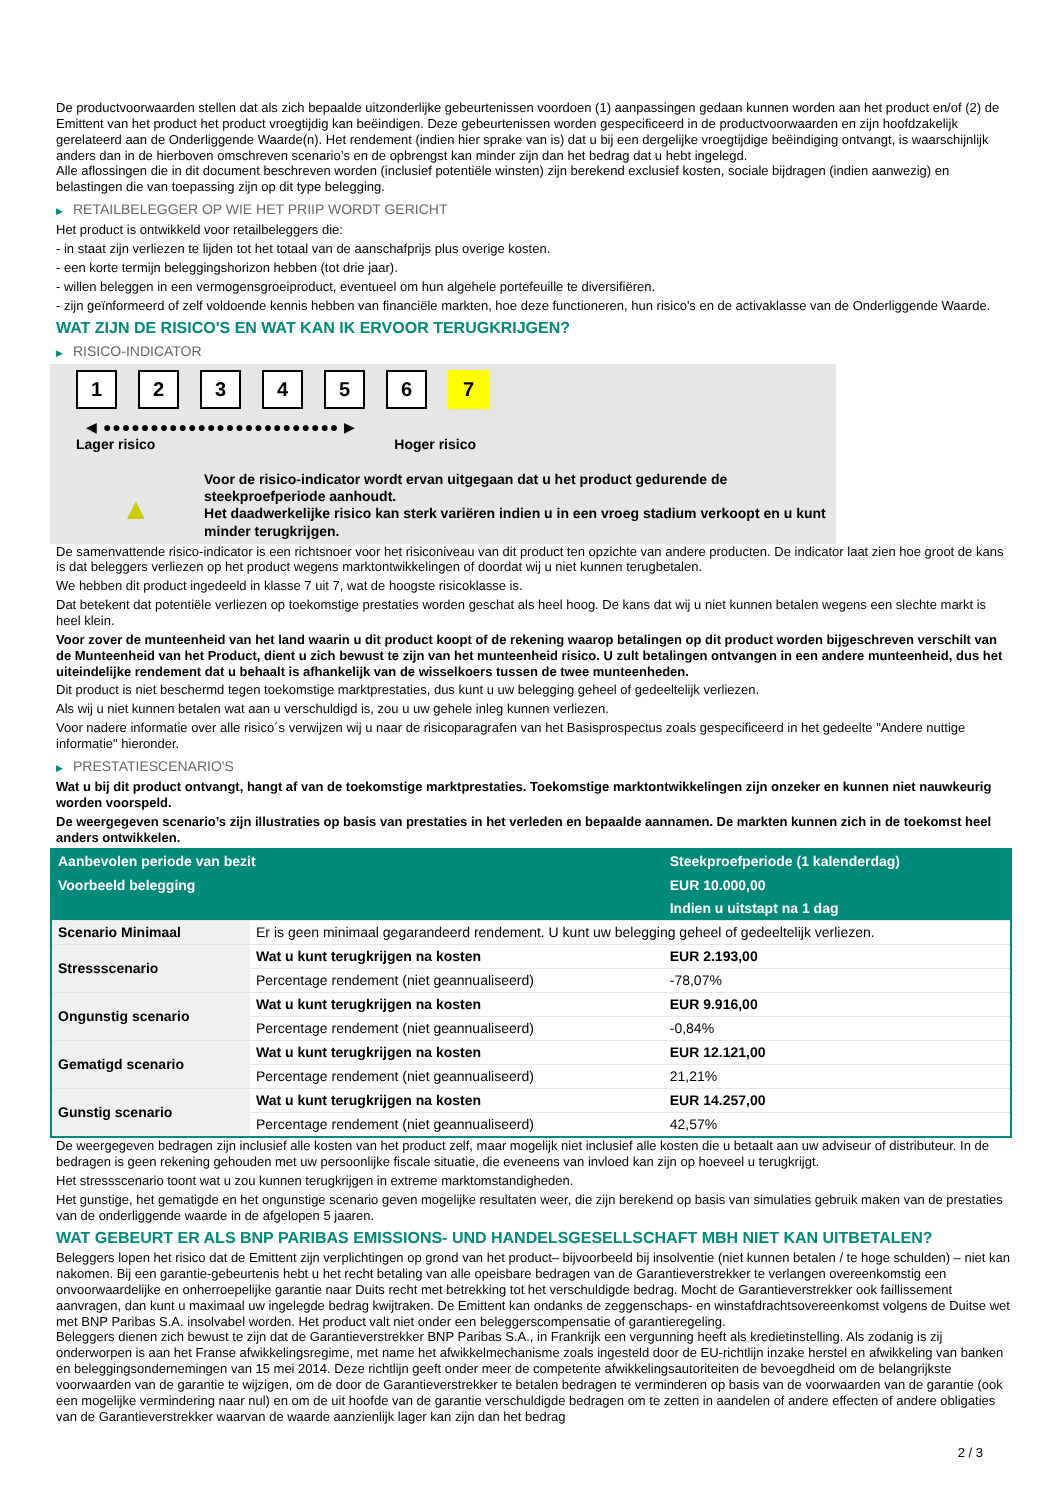De productvoorwaarden stellen dat als zich bepaalde uitzonderlijke gebeurtenissen voordoen (1) aanpassingen gedaan kunnen worden aan het product en/of (2) de Emittent van het product het product vroegtijdig kan beëindigen. Deze gebeurtenissen worden gespecificeerd in de productvoorwaarden en zijn hoofdzakelijk gerelateerd aan de Onderliggende Waarde(n). Het rendement (indien hier sprake van is) dat u bij een dergelijke vroegtijdige beëindiging ontvangt, is waarschijnlijk anders dan in de hierboven omschreven scenario’s en de opbrengst kan minder zijn dan het bedrag dat u hebt ingelegd.
Alle aflossingen die in dit document beschreven worden (inclusief potentiële winsten) zijn berekend exclusief kosten, sociale bijdragen (indien aanwezig) en belastingen die van toepassing zijn op dit type belegging.
▶ RETAILBELEGGER OP WIE HET PRIIP WORDT GERICHT
Het product is ontwikkeld voor retailbeleggers die:
- in staat zijn verliezen te lijden tot het totaal van de aanschafprijs plus overige kosten.
- een korte termijn beleggingshorizon hebben (tot drie jaar).
- willen beleggen in een vermogensgroeiproduct, eventueel om hun algehele portefeuille te diversifiëren.
- zijn geïnformeerd of zelf voldoende kennis hebben van financiële markten, hoe deze functioneren, hun risico's en de activaklasse van de Onderliggende Waarde.
WAT ZIJN DE RISICO'S EN WAT KAN IK ERVOOR TERUGKRIJGEN?
▶ RISICO-INDICATOR
1 2 3 4 5 6 7
◀ ●●●●●●●●●●●●●●●●●●●●●●●●● ▶
Lager risico Hoger risico
▲
Voor de risico-indicator wordt ervan uitgegaan dat u het product gedurende de steekproefperiode aanhoudt.
Het daadwerkelijke risico kan sterk variëren indien u in een vroeg stadium verkoopt en u kunt minder terugkrijgen.
De samenvattende risico-indicator is een richtsnoer voor het risiconiveau van dit product ten opzichte van andere producten. De indicator laat zien hoe groot de kans is dat beleggers verliezen op het product wegens marktontwikkelingen of doordat wij u niet kunnen terugbetalen.
We hebben dit product ingedeeld in klasse 7 uit 7, wat de hoogste risicoklasse is.
Dat betekent dat potentiële verliezen op toekomstige prestaties worden geschat als heel hoog. De kans dat wij u niet kunnen betalen wegens een slechte markt is heel klein.
Voor zover de munteenheid van het land waarin u dit product koopt of de rekening waarop betalingen op dit product worden bijgeschreven verschilt van de Munteenheid van het Product, dient u zich bewust te zijn van het munteenheid risico. U zult betalingen ontvangen in een andere munteenheid, dus het uiteindelijke rendement dat u behaalt is afhankelijk van de wisselkoers tussen de twee munteenheden.
Dit product is niet beschermd tegen toekomstige marktprestaties, dus kunt u uw belegging geheel of gedeeltelijk verliezen.
Als wij u niet kunnen betalen wat aan u verschuldigd is, zou u uw gehele inleg kunnen verliezen.
Voor nadere informatie over alle risico´s verwijzen wij u naar de risicoparagrafen van het Basisprospectus zoals gespecificeerd in het gedeelte "Andere nuttige informatie" hieronder.
▶ PRESTATIESCENARIO'S
Wat u bij dit product ontvangt, hangt af van de toekomstige marktprestaties. Toekomstige marktontwikkelingen zijn onzeker en kunnen niet nauwkeurig worden voorspeld.
De weergegeven scenario’s zijn illustraties op basis van prestaties in het verleden en bepaalde aannamen. De markten kunnen zich in de toekomst heel anders ontwikkelen.
| Aanbevolen periode van bezit | | Steekproefperiode (1 kalenderdag) |
| --- | --- | --- |
| Voorbeeld belegging | | EUR 10.000,00 |
| | | Indien u uitstapt na 1 dag |
| Scenario Minimaal | Er is geen minimaal gegarandeerd rendement. U kunt uw belegging geheel of gedeeltelijk verliezen. | |
| Stressscenario | Wat u kunt terugkrijgen na kosten | EUR 2.193,00 |
| | Percentage rendement (niet geannualiseerd) | -78,07% |
| Ongunstig scenario | Wat u kunt terugkrijgen na kosten | EUR 9.916,00 |
| | Percentage rendement (niet geannualiseerd) | -0,84% |
| Gematigd scenario | Wat u kunt terugkrijgen na kosten | EUR 12.121,00 |
| | Percentage rendement (niet geannualiseerd) | 21,21% |
| Gunstig scenario | Wat u kunt terugkrijgen na kosten | EUR 14.257,00 |
| | Percentage rendement (niet geannualiseerd) | 42,57% |
De weergegeven bedragen zijn inclusief alle kosten van het product zelf, maar mogelijk niet inclusief alle kosten die u betaalt aan uw adviseur of distributeur. In de bedragen is geen rekening gehouden met uw persoonlijke fiscale situatie, die eveneens van invloed kan zijn op hoeveel u terugkrijgt.
Het stressscenario toont wat u zou kunnen terugkrijgen in extreme marktomstandigheden.
Het gunstige, het gematigde en het ongunstige scenario geven mogelijke resultaten weer, die zijn berekend op basis van simulaties gebruik maken van de prestaties van de onderliggende waarde in de afgelopen 5 jaaren.
WAT GEBEURT ER ALS BNP PARIBAS EMISSIONS- UND HANDELSGESELLSCHAFT MBH NIET KAN UITBETALEN?
Beleggers lopen het risico dat de Emittent zijn verplichtingen op grond van het product– bijvoorbeeld bij insolventie (niet kunnen betalen / te hoge schulden) – niet kan nakomen. Bij een garantie-gebeurtenis hebt u het recht betaling van alle opeisbare bedragen van de Garantieverstrekker te verlangen overeenkomstig een onvoorwaardelijke en onherroepelijke garantie naar Duits recht met betrekking tot het verschuldigde bedrag. Mocht de Garantieverstrekker ook faillissement aanvragen, dan kunt u maximaal uw ingelegde bedrag kwijtraken. De Emittent kan ondanks de zeggenschaps- en winstafdrachtsovereenkomst volgens de Duitse wet met BNP Paribas S.A. insolvabel worden. Het product valt niet onder een beleggerscompensatie of garantieregeling.
Beleggers dienen zich bewust te zijn dat de Garantieverstrekker BNP Paribas S.A., in Frankrijk een vergunning heeft als kredietinstelling. Als zodanig is zij onderworpen is aan het Franse afwikkelingsregime, met name het afwikkelmechanisme zoals ingesteld door de EU-richtlijn inzake herstel en afwikkeling van banken en beleggingsondernemingen van 15 mei 2014. Deze richtlijn geeft onder meer de competente afwikkelingsautoriteiten de bevoegdheid om de belangrijkste voorwaarden van de garantie te wijzigen, om de door de Garantieverstrekker te betalen bedragen te verminderen op basis van de voorwaarden van de garantie (ook een mogelijke vermindering naar nul) en om de uit hoofde van de garantie verschuldigde bedragen om te zetten in aandelen of andere effecten of andere obligaties van de Garantieverstrekker waarvan de waarde aanzienlijk lager kan zijn dan het bedrag
2 / 3